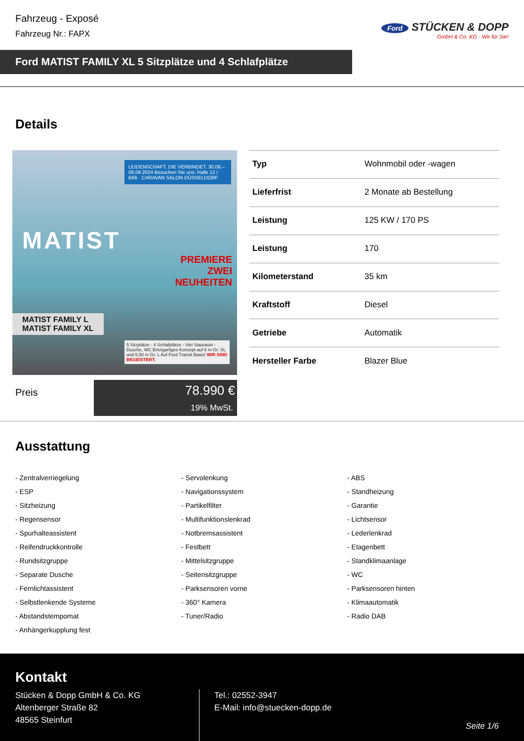Fahrzeug - Exposé
Fahrzeug Nr.: FAPX
Ford STÜCKEN & DOPP
GmbH & Co. KG · Wir für Sie!
Ford MATIST FAMILY XL 5 Sitzplätze und 4 Schlafplätze
Details
LEIDENSCHAFT, DIE VERBINDET. 30.08.–08.09.2024 Besuchen Sie uns: Halle 12 / B66 · CARAVAN SALON DÜSSELDORF
MATIST
PREMIERE
ZWEI
NEUHEITEN
MATIST FAMILY L
MATIST FAMILY XL
5 Sitzplätze - 4 Schlafplätze - Viel Stauraum - Dusche, WC Einzigartiges Konzept auf 6 m Gr: XL und 5,50 m Gr: L Auf Ford Transit Basis! WIR SIND BEGEISTERT.
| Typ | Wohnmobil oder -wagen |
| Lieferfrist | 2 Monate ab Bestellung |
| Leistung | 125 KW / 170 PS |
| Leistung | 170 |
| Kilometerstand | 35 km |
| Kraftstoff | Diesel |
| Getriebe | Automatik |
| Hersteller Farbe | Blazer Blue |
Preis
78.990 €
19% MwSt.
Ausstattung
- Zentralverriegelung
- Servolenkung
- ABS
- ESP
- Navigationssystem
- Standheizung
- Sitzheizung
- Partikelfilter
- Garantie
- Regensensor
- Multifunktionslenkrad
- Lichtsensor
- Spurhalteassistent
- Notbremsassistent
- Lederlenkrad
- Reifendruckkontrolle
- Festbett
- Etagenbett
- Rundsitzgruppe
- Mittelsitzgruppe
- Standklimaanlage
- Separate Dusche
- Seitensitzgruppe
- WC
- Fernlichtassistent
- Parksensoren vorne
- Parksensoren hinten
- Selbstlenkende Systeme
- 360° Kamera
- Klimaautomatik
- Abstandstempomat
- Tuner/Radio
- Radio DAB
- Anhängerkupplung fest
Kontakt
Stücken & Dopp GmbH & Co. KG
Altenberger Straße 82
48565 Steinfurt
Tel.: 02552-3947
E-Mail: info@stuecken-dopp.de
Seite 1/6